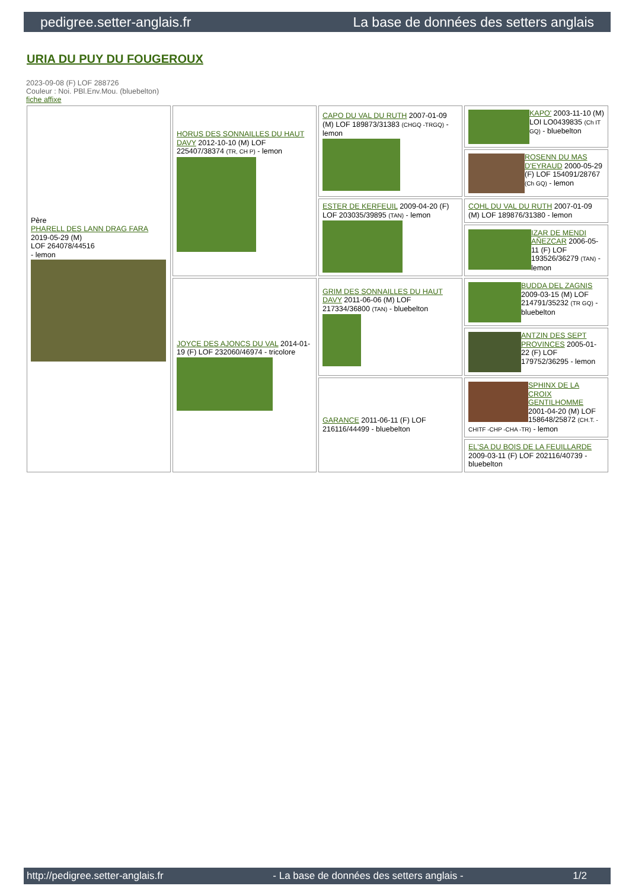pedigree.setter-anglais.fr La base de données des setters anglais
URIA DU PUY DU FOUGEROUX
2023-09-08 (F) LOF 288726
Couleur : Noi. PBl.Env.Mou. (bluebelton)
fiche affixe
| Père PHARELL DES LANN DRAG FARA 2019-05-29 (M) LOF 264078/44516 - lemon | HORUS DES SONNAILLES DU HAUT DAVY 2012-10-10 (M) LOF 225407/38374 (TR, CH P) - lemon | CAPO DU VAL DU RUTH 2007-01-09 (M) LOF 189873/31383 (CHGQ -TRGQ) - lemon | KAPO' 2003-11-10 (M) LOI LO0439835 (Ch IT GQ) - bluebelton |
| | | | ROSENN DU MAS D'EYRAUD 2000-05-29 (F) LOF 154091/28767 (Ch GQ) - lemon |
| | | ESTER DE KERFEUIL 2009-04-20 (F) LOF 203035/39895 (TAN) - lemon | COHL DU VAL DU RUTH 2007-01-09 (M) LOF 189876/31380 - lemon |
| | | | IZAR DE MENDI AÑEZCAR 2006-05-11 (F) LOF 193526/36279 (TAN) - lemon |
| | JOYCE DES AJONCS DU VAL 2014-01-19 (F) LOF 232060/46974 - tricolore | GRIM DES SONNAILLES DU HAUT DAVY 2011-06-06 (M) LOF 217334/36800 (TAN) - bluebelton | BUDDA DEL ZAGNIS 2009-03-15 (M) LOF 214791/35232 (TR GQ) - bluebelton |
| | | | ANTZIN DES SEPT PROVINCES 2005-01-22 (F) LOF 179752/36295 - lemon |
| | | GARANCE 2011-06-11 (F) LOF 216116/44499 - bluebelton | SPHINX DE LA CROIX GENTILHOMME 2001-04-20 (M) LOF 158648/25872 (CH.T. -CHITF -CHP -CHA -TR) - lemon |
| | | | EL'SA DU BOIS DE LA FEUILLARDE 2009-03-11 (F) LOF 202116/40739 - bluebelton |
http://pedigree.setter-anglais.fr - La base de données des setters anglais - 1/2